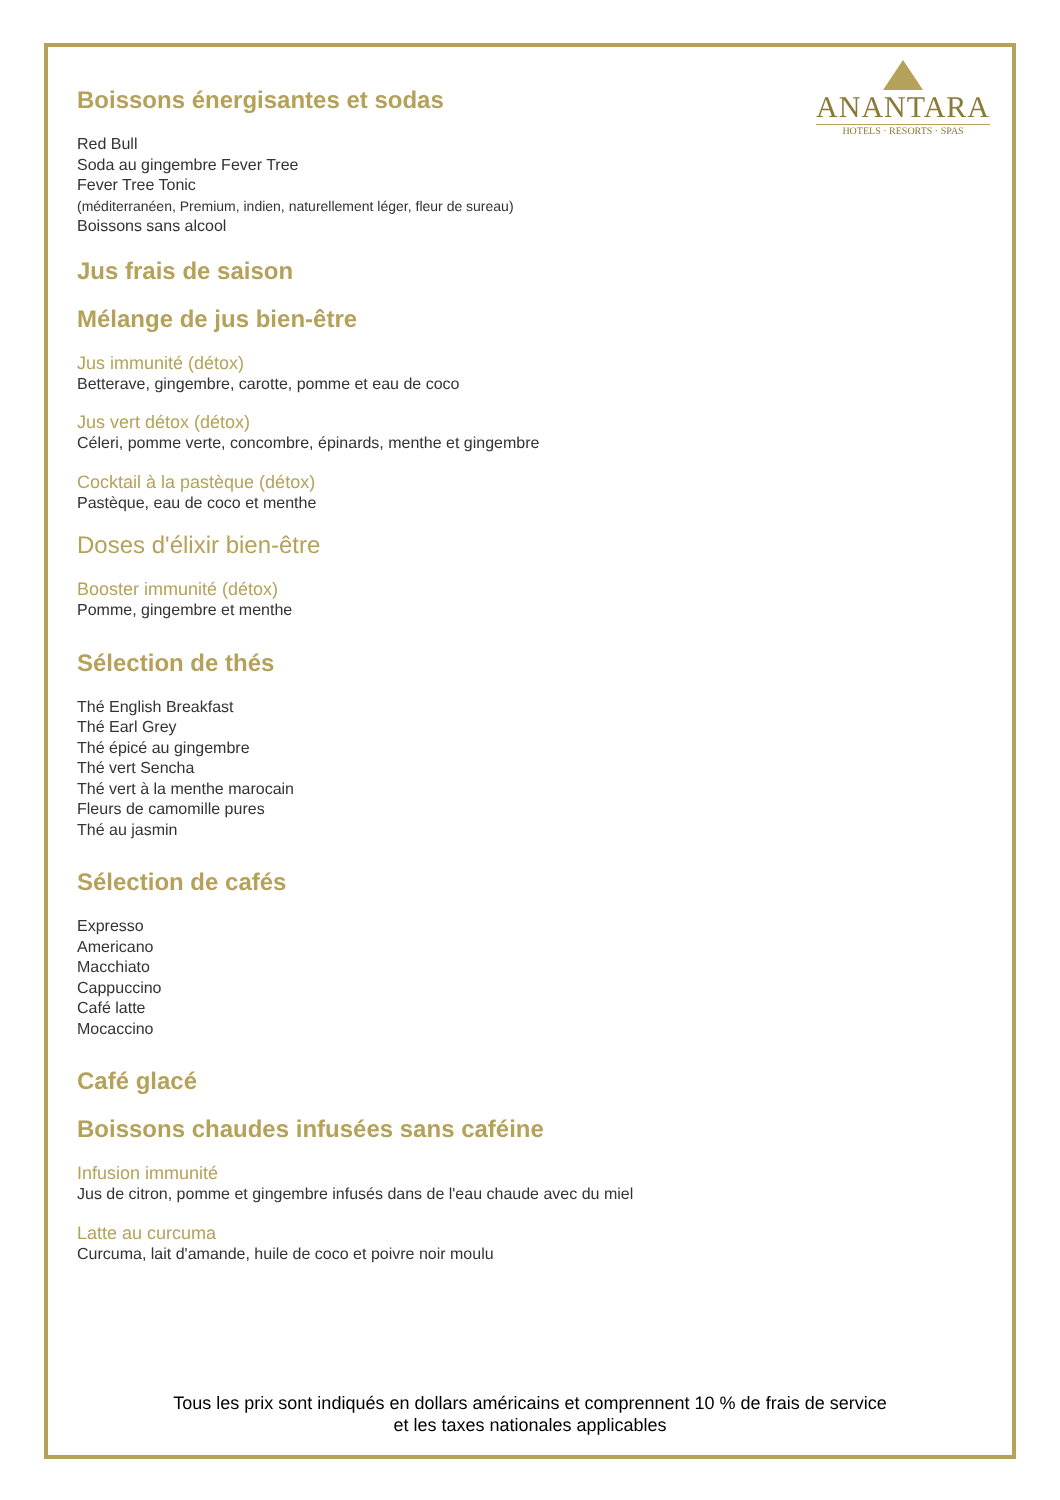ANANTARA
HOTELS · RESORTS · SPAS
Boissons énergisantes et sodas
Red Bull
Soda au gingembre Fever Tree
Fever Tree Tonic
(méditerranéen, Premium, indien, naturellement léger, fleur de sureau)
Boissons sans alcool
Jus frais de saison
Mélange de jus bien-être
Jus immunité (détox)
Betterave, gingembre, carotte, pomme et eau de coco
Jus vert détox (détox)
Céleri, pomme verte, concombre, épinards, menthe et gingembre
Cocktail à la pastèque (détox)
Pastèque, eau de coco et menthe
Doses d'élixir bien-être
Booster immunité (détox)
Pomme, gingembre et menthe
Sélection de thés
Thé English Breakfast
Thé Earl Grey
Thé épicé au gingembre
Thé vert Sencha
Thé vert à la menthe marocain
Fleurs de camomille pures
Thé au jasmin
Sélection de cafés
Expresso
Americano
Macchiato
Cappuccino
Café latte
Mocaccino
Café glacé
Boissons chaudes infusées sans caféine
Infusion immunité
Jus de citron, pomme et gingembre infusés dans de l'eau chaude avec du miel
Latte au curcuma
Curcuma, lait d'amande, huile de coco et poivre noir moulu
Tous les prix sont indiqués en dollars américains et comprennent 10 % de frais de service
et les taxes nationales applicables